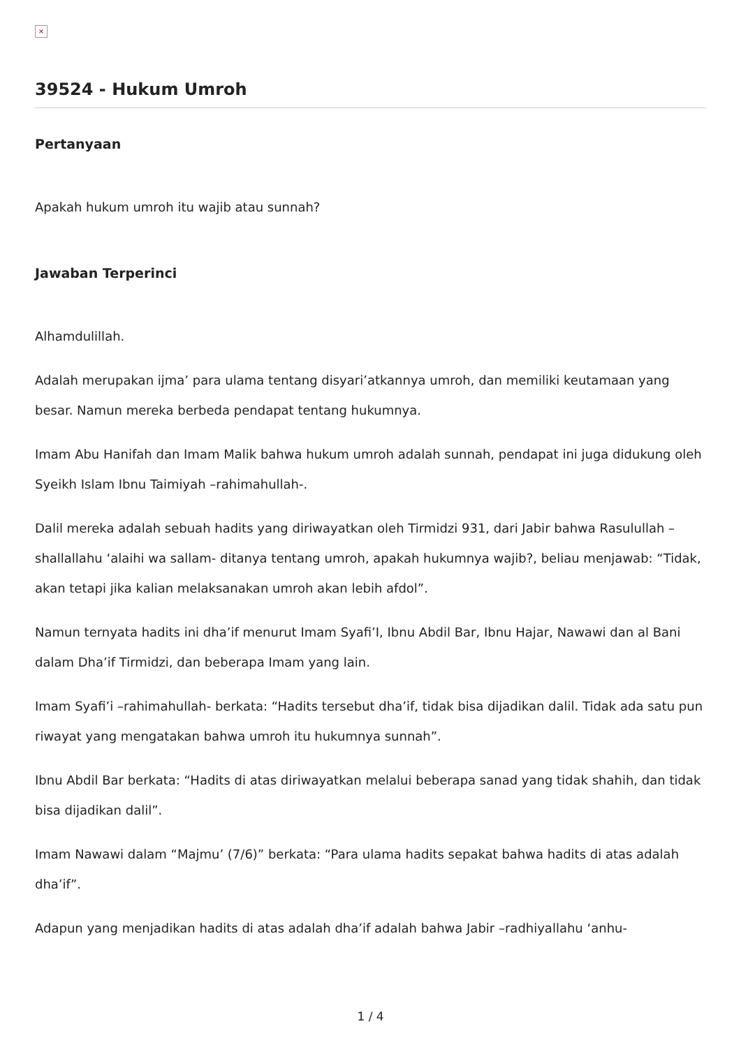×
39524 - Hukum Umroh
Pertanyaan
Apakah hukum umroh itu wajib atau sunnah?
Jawaban Terperinci
Alhamdulillah.
Adalah merupakan ijma’ para ulama tentang disyari’atkannya umroh, dan memiliki keutamaan yang besar. Namun mereka berbeda pendapat tentang hukumnya.
Imam Abu Hanifah dan Imam Malik bahwa hukum umroh adalah sunnah, pendapat ini juga didukung oleh Syeikh Islam Ibnu Taimiyah –rahimahullah-.
Dalil mereka adalah sebuah hadits yang diriwayatkan oleh Tirmidzi 931, dari Jabir bahwa Rasulullah –shallallahu ‘alaihi wa sallam- ditanya tentang umroh, apakah hukumnya wajib?, beliau menjawab: “Tidak, akan tetapi jika kalian melaksanakan umroh akan lebih afdol”.
Namun ternyata hadits ini dha’if menurut Imam Syafi’I, Ibnu Abdil Bar, Ibnu Hajar, Nawawi dan al Bani dalam Dha’if Tirmidzi, dan beberapa Imam yang lain.
Imam Syafi’i –rahimahullah- berkata: “Hadits tersebut dha’if, tidak bisa dijadikan dalil. Tidak ada satu pun riwayat yang mengatakan bahwa umroh itu hukumnya sunnah”.
Ibnu Abdil Bar berkata: “Hadits di atas diriwayatkan melalui beberapa sanad yang tidak shahih, dan tidak bisa dijadikan dalil”.
Imam Nawawi dalam “Majmu’ (7/6)” berkata: “Para ulama hadits sepakat bahwa hadits di atas adalah dha’if”.
Adapun yang menjadikan hadits di atas adalah dha’if adalah bahwa Jabir –radhiyallahu ‘anhu-
1 / 4